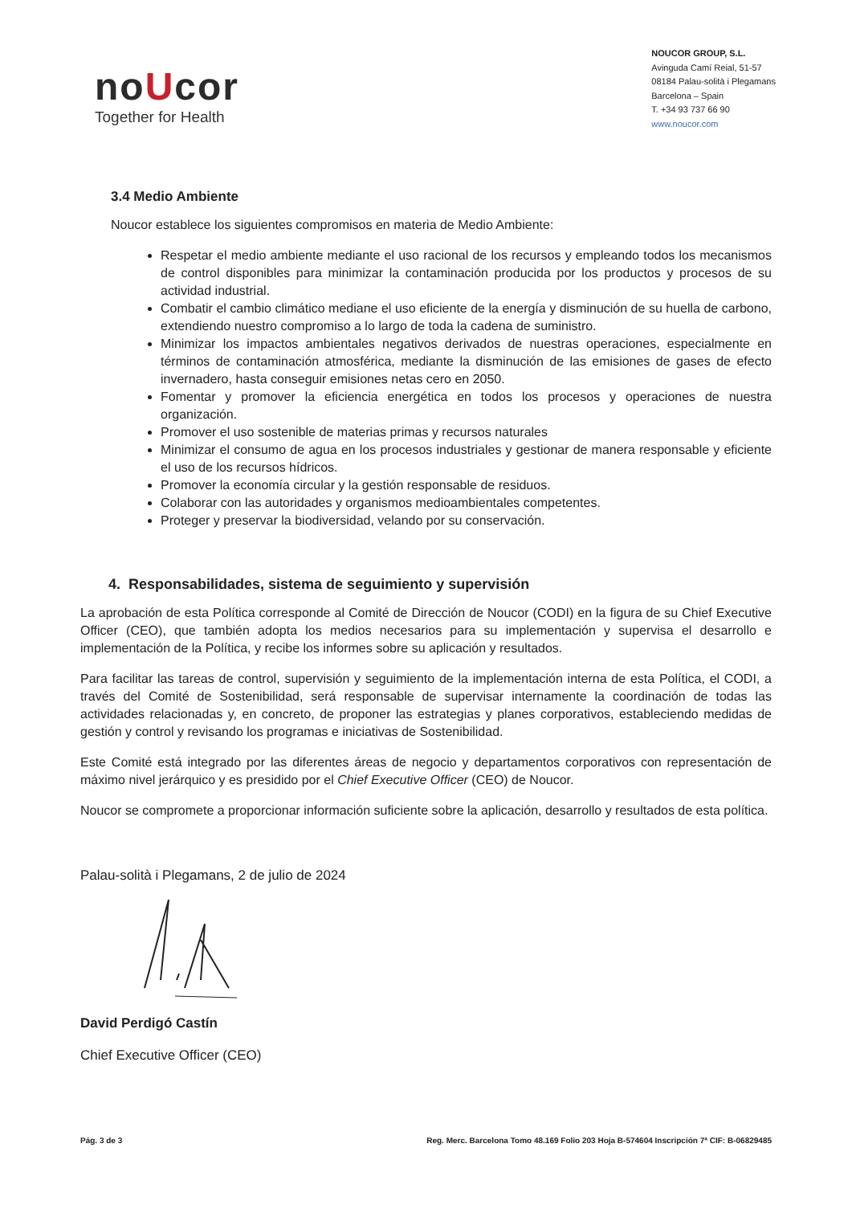noUcor
Together for Health
NOUCOR GROUP, S.L.
Avinguda Camí Reial, 51-57
08184 Palau-solità i Plegamans
Barcelona – Spain
T. +34 93 737 66 90
www.noucor.com
3.4 Medio Ambiente
Noucor establece los siguientes compromisos en materia de Medio Ambiente:
Respetar el medio ambiente mediante el uso racional de los recursos y empleando todos los mecanismos de control disponibles para minimizar la contaminación producida por los productos y procesos de su actividad industrial.
Combatir el cambio climático mediane el uso eficiente de la energía y disminución de su huella de carbono, extendiendo nuestro compromiso a lo largo de toda la cadena de suministro.
Minimizar los impactos ambientales negativos derivados de nuestras operaciones, especialmente en términos de contaminación atmosférica, mediante la disminución de las emisiones de gases de efecto invernadero, hasta conseguir emisiones netas cero en 2050.
Fomentar y promover la eficiencia energética en todos los procesos y operaciones de nuestra organización.
Promover el uso sostenible de materias primas y recursos naturales
Minimizar el consumo de agua en los procesos industriales y gestionar de manera responsable y eficiente el uso de los recursos hídricos.
Promover la economía circular y la gestión responsable de residuos.
Colaborar con las autoridades y organismos medioambientales competentes.
Proteger y preservar la biodiversidad, velando por su conservación.
4. Responsabilidades, sistema de seguimiento y supervisión
La aprobación de esta Política corresponde al Comité de Dirección de Noucor (CODI) en la figura de su Chief Executive Officer (CEO), que también adopta los medios necesarios para su implementación y supervisa el desarrollo e implementación de la Política, y recibe los informes sobre su aplicación y resultados.
Para facilitar las tareas de control, supervisión y seguimiento de la implementación interna de esta Política, el CODI, a través del Comité de Sostenibilidad, será responsable de supervisar internamente la coordinación de todas las actividades relacionadas y, en concreto, de proponer las estrategias y planes corporativos, estableciendo medidas de gestión y control y revisando los programas e iniciativas de Sostenibilidad.
Este Comité está integrado por las diferentes áreas de negocio y departamentos corporativos con representación de máximo nivel jerárquico y es presidido por el Chief Executive Officer (CEO) de Noucor.
Noucor se compromete a proporcionar información suficiente sobre la aplicación, desarrollo y resultados de esta política.
Palau-solità i Plegamans, 2 de julio de 2024
David Perdigó Castín
Chief Executive Officer (CEO)
Pág. 3 de 3 Reg. Merc. Barcelona Tomo 48.169 Folio 203 Hoja B-574604 Inscripción 7ª CIF: B-06829485